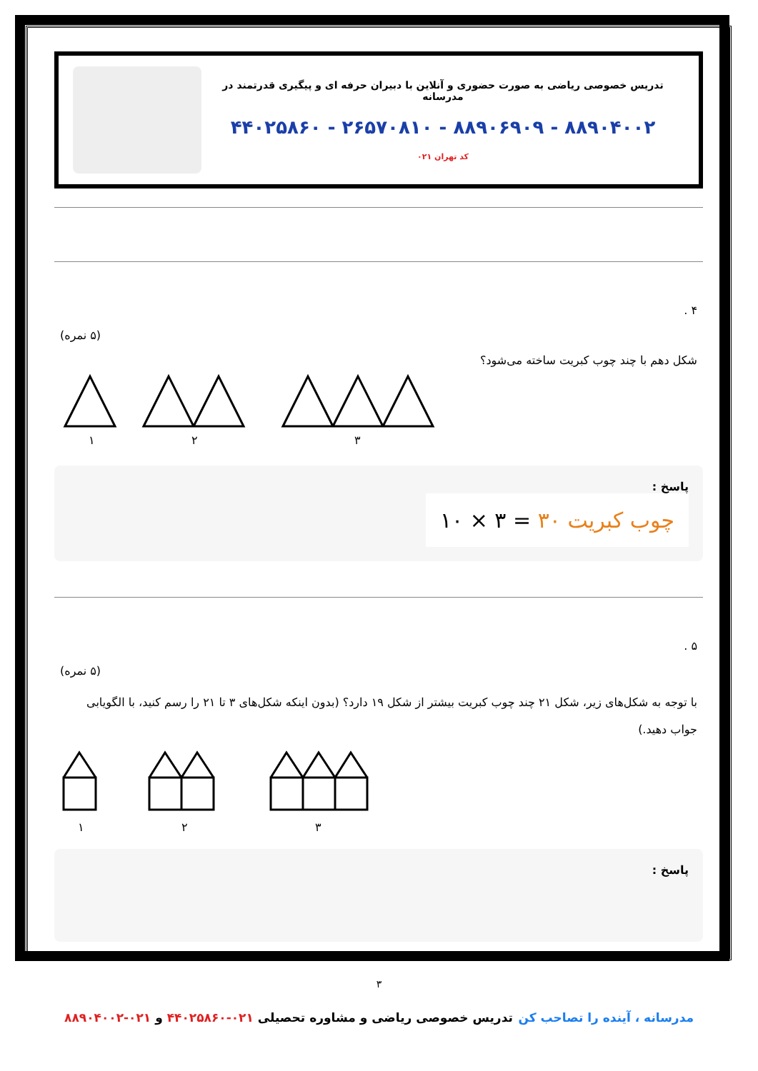تدریس خصوصی ریاضی به صورت حضوری و آنلاین با دبیران حرفه ای و پیگیری قدرتمند در مدرسانه
۴۴۰۲۵۸۶۰ - ۲۶۵۷۰۸۱۰ - ۸۸۹۰۶۹۰۹ - ۸۸۹۰۴۰۰۲
کد تهران ۰۲۱
۴ .
(۵ نمره)
شکل دهم با چند چوب کبریت ساخته می‌شود؟
۱
۲
۳
پاسخ :
چوب کبریت ۳۰ = ۳ × ۱۰
۵ .
(۵ نمره)
با توجه به شکل‌های زیر، شکل ۲۱ چند چوب کبریت بیشتر از شکل ۱۹ دارد؟ (بدون اینکه شکل‌های ۳ تا ۲۱ را رسم کنید، با الگویابی جواب دهید.)
۱
۲
۳
پاسخ :
۳
مدرسانه ، آینده را تصاحب کن تدریس خصوصی ریاضی و مشاوره تحصیلی ۰۲۱-۴۴۰۲۵۸۶۰ و ۰۲۱-۸۸۹۰۴۰۰۲